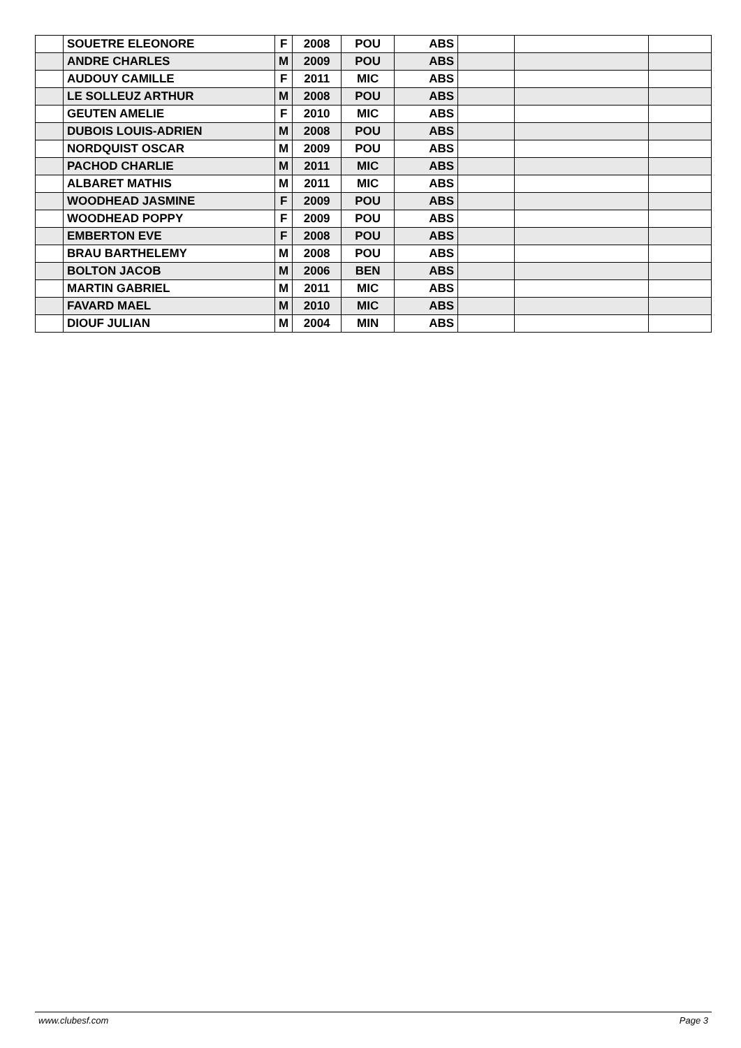| | SOUETRE ELEONORE | F | 2008 | POU | ABS | | | |
| | ANDRE CHARLES | M | 2009 | POU | ABS | | | |
| | AUDOUY CAMILLE | F | 2011 | MIC | ABS | | | |
| | LE SOLLEUZ ARTHUR | M | 2008 | POU | ABS | | | |
| | GEUTEN AMELIE | F | 2010 | MIC | ABS | | | |
| | DUBOIS LOUIS-ADRIEN | M | 2008 | POU | ABS | | | |
| | NORDQUIST OSCAR | M | 2009 | POU | ABS | | | |
| | PACHOD CHARLIE | M | 2011 | MIC | ABS | | | |
| | ALBARET MATHIS | M | 2011 | MIC | ABS | | | |
| | WOODHEAD JASMINE | F | 2009 | POU | ABS | | | |
| | WOODHEAD POPPY | F | 2009 | POU | ABS | | | |
| | EMBERTON EVE | F | 2008 | POU | ABS | | | |
| | BRAU BARTHELEMY | M | 2008 | POU | ABS | | | |
| | BOLTON JACOB | M | 2006 | BEN | ABS | | | |
| | MARTIN GABRIEL | M | 2011 | MIC | ABS | | | |
| | FAVARD MAEL | M | 2010 | MIC | ABS | | | |
| | DIOUF JULIAN | M | 2004 | MIN | ABS | | | |
www.clubesf.com Page 3